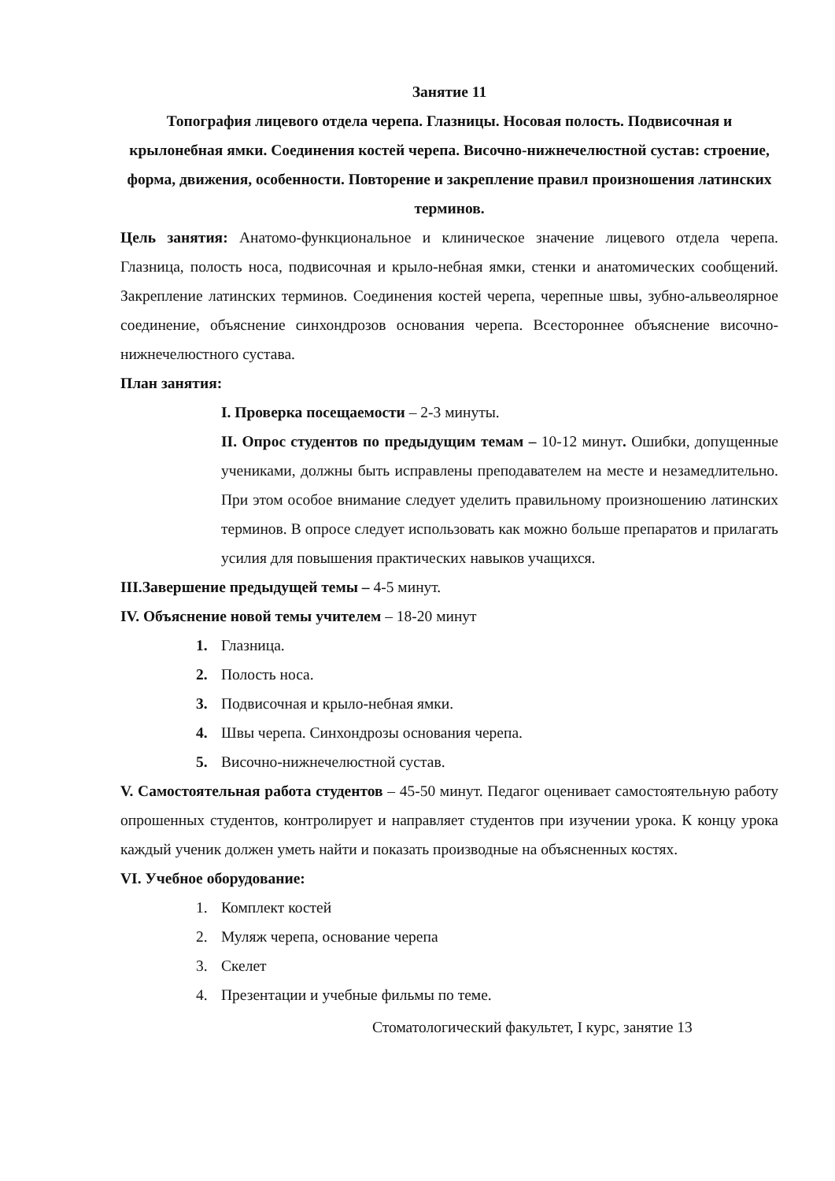Занятие 11
Топография лицевого отдела черепа. Глазницы. Носовая полость. Подвисочная и крылонебная ямки. Соединения костей черепа. Височно-нижнечелюстной сустав: строение, форма, движения, особенности. Повторение и закрепление правил произношения латинских терминов.
Цель занятия: Анатомо-функциональное и клиническое значение лицевого отдела черепа. Глазница, полость носа, подвисочная и крыло-небная ямки, стенки и анатомических сообщений. Закрепление латинских терминов. Соединения костей черепа, черепные швы, зубно-альвеолярное соединение, объяснение синхондрозов основания черепа. Всестороннее объяснение височно-нижнечелюстного сустава.
План занятия:
I. Проверка посещаемости – 2-3 минуты.
II. Опрос студентов по предыдущим темам – 10-12 минут. Ошибки, допущенные учениками, должны быть исправлены преподавателем на месте и незамедлительно. При этом особое внимание следует уделить правильному произношению латинских терминов. В опросе следует использовать как можно больше препаратов и прилагать усилия для повышения практических навыков учащихся.
III.Завершение предыдущей темы – 4-5 минут.
IV. Объяснение новой темы учителем – 18-20 минут
1. Глазница.
2. Полость носа.
3. Подвисочная и крыло-небная ямки.
4. Швы черепа. Синхондрозы основания черепа.
5. Височно-нижнечелюстной сустав.
V. Самостоятельная работа студентов – 45-50 минут. Педагог оценивает самостоятельную работу опрошенных студентов, контролирует и направляет студентов при изучении урока. К концу урока каждый ученик должен уметь найти и показать производные на объясненных костях.
VI. Учебное оборудование:
1. Комплект костей
2. Муляж черепа, основание черепа
3. Скелет
4. Презентации и учебные фильмы по теме.
Стоматологический факультет, I курс, занятие 13